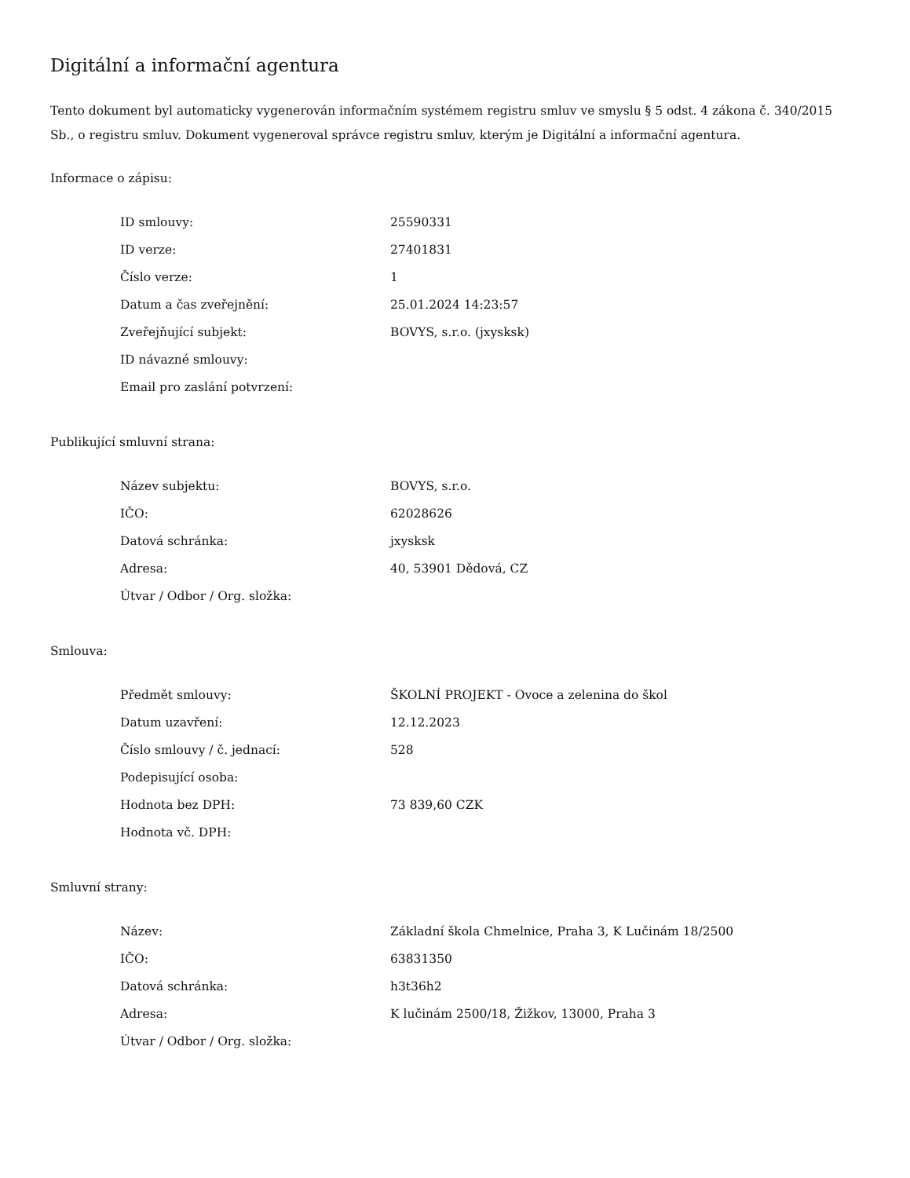Digitální a informační agentura
Tento dokument byl automaticky vygenerován informačním systémem registru smluv ve smyslu § 5 odst. 4 zákona č. 340/2015 Sb., o registru smluv. Dokument vygeneroval správce registru smluv, kterým je Digitální a informační agentura.
Informace o zápisu:
| ID smlouvy: | 25590331 |
| ID verze: | 27401831 |
| Číslo verze: | 1 |
| Datum a čas zveřejnění: | 25.01.2024 14:23:57 |
| Zveřejňující subjekt: | BOVYS, s.r.o. (jxysksk) |
| ID návazné smlouvy: | |
| Email pro zaslání potvrzení: | |
Publikující smluvní strana:
| Název subjektu: | BOVYS, s.r.o. |
| IČO: | 62028626 |
| Datová schránka: | jxysksk |
| Adresa: | 40, 53901 Dědová, CZ |
| Útvar / Odbor / Org. složka: | |
Smlouva:
| Předmět smlouvy: | ŠKOLNÍ PROJEKT - Ovoce a zelenina do škol |
| Datum uzavření: | 12.12.2023 |
| Číslo smlouvy / č. jednací: | 528 |
| Podepisující osoba: | |
| Hodnota bez DPH: | 73 839,60 CZK |
| Hodnota vč. DPH: | |
Smluvní strany:
| Název: | Základní škola Chmelnice, Praha 3, K Lučinám 18/2500 |
| IČO: | 63831350 |
| Datová schránka: | h3t36h2 |
| Adresa: | K lučinám 2500/18, Žižkov, 13000, Praha 3 |
| Útvar / Odbor / Org. složka: | |